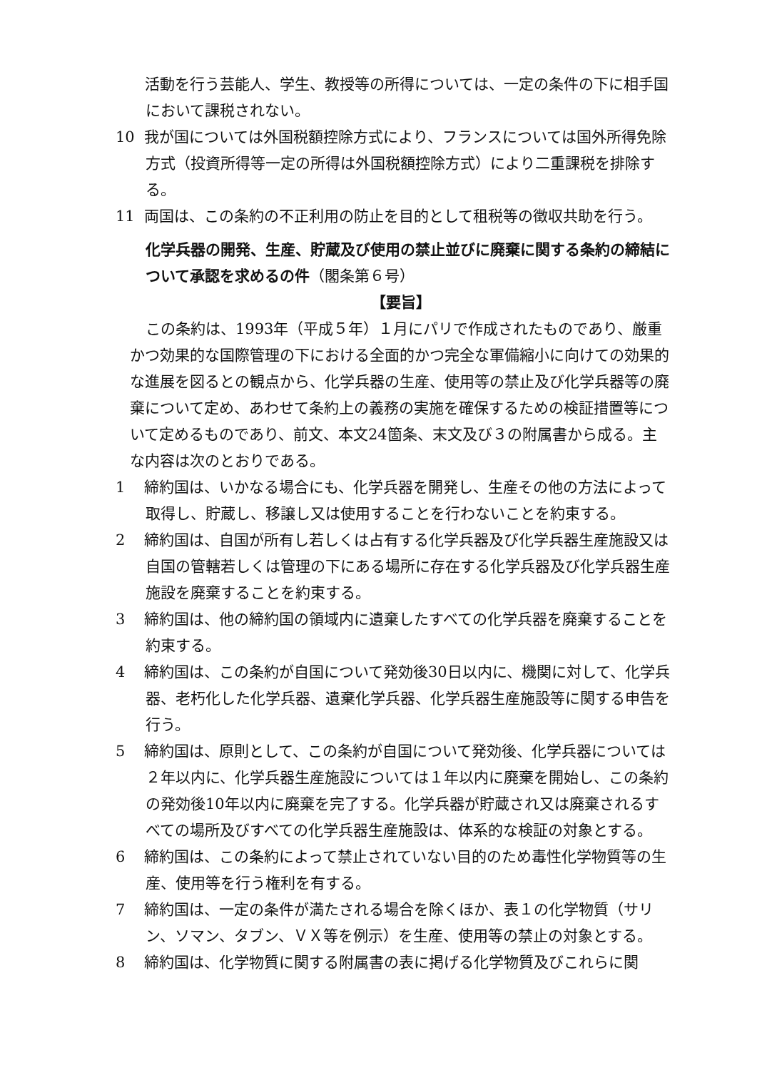活動を行う芸能人、学生、教授等の所得については、一定の条件の下に相手国において課税されない。
10 我が国については外国税額控除方式により、フランスについては国外所得免除方式（投資所得等一定の所得は外国税額控除方式）により二重課税を排除する。
11 両国は、この条約の不正利用の防止を目的として租税等の徴収共助を行う。
化学兵器の開発、生産、貯蔵及び使用の禁止並びに廃棄に関する条約の締結について承認を求めるの件（閣条第６号）
【要旨】
この条約は、1993年（平成５年）１月にパリで作成されたものであり、厳重かつ効果的な国際管理の下における全面的かつ完全な軍備縮小に向けての効果的な進展を図るとの観点から、化学兵器の生産、使用等の禁止及び化学兵器等の廃棄について定め、あわせて条約上の義務の実施を確保するための検証措置等について定めるものであり、前文、本文24箇条、末文及び３の附属書から成る。主な内容は次のとおりである。
1 締約国は、いかなる場合にも、化学兵器を開発し、生産その他の方法によって取得し、貯蔵し、移譲し又は使用することを行わないことを約束する。
2 締約国は、自国が所有し若しくは占有する化学兵器及び化学兵器生産施設又は自国の管轄若しくは管理の下にある場所に存在する化学兵器及び化学兵器生産施設を廃棄することを約束する。
3 締約国は、他の締約国の領域内に遺棄したすべての化学兵器を廃棄することを約束する。
4 締約国は、この条約が自国について発効後30日以内に、機関に対して、化学兵器、老朽化した化学兵器、遺棄化学兵器、化学兵器生産施設等に関する申告を行う。
5 締約国は、原則として、この条約が自国について発効後、化学兵器については２年以内に、化学兵器生産施設については１年以内に廃棄を開始し、この条約の発効後10年以内に廃棄を完了する。化学兵器が貯蔵され又は廃棄されるすべての場所及びすべての化学兵器生産施設は、体系的な検証の対象とする。
6 締約国は、この条約によって禁止されていない目的のため毒性化学物質等の生産、使用等を行う権利を有する。
7 締約国は、一定の条件が満たされる場合を除くほか、表１の化学物質（サリン、ソマン、タブン、ＶＸ等を例示）を生産、使用等の禁止の対象とする。
8 締約国は、化学物質に関する附属書の表に掲げる化学物質及びこれらに関